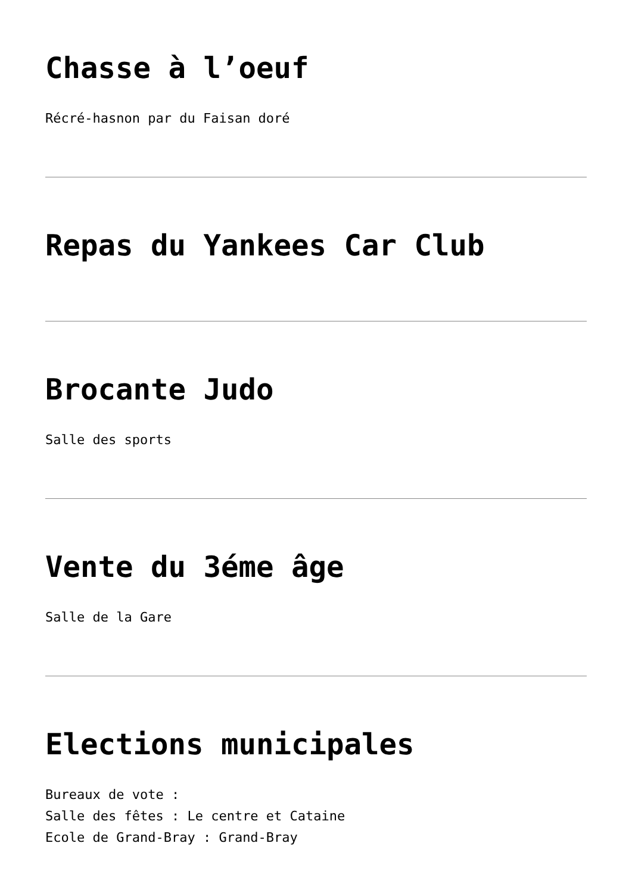Chasse à l’oeuf
Récré-hasnon par du Faisan doré
Repas du Yankees Car Club
Brocante Judo
Salle des sports
Vente du 3éme âge
Salle de la Gare
Elections municipales
Bureaux de vote :
Salle des fêtes : Le centre et Cataine
Ecole de Grand-Bray : Grand-Bray